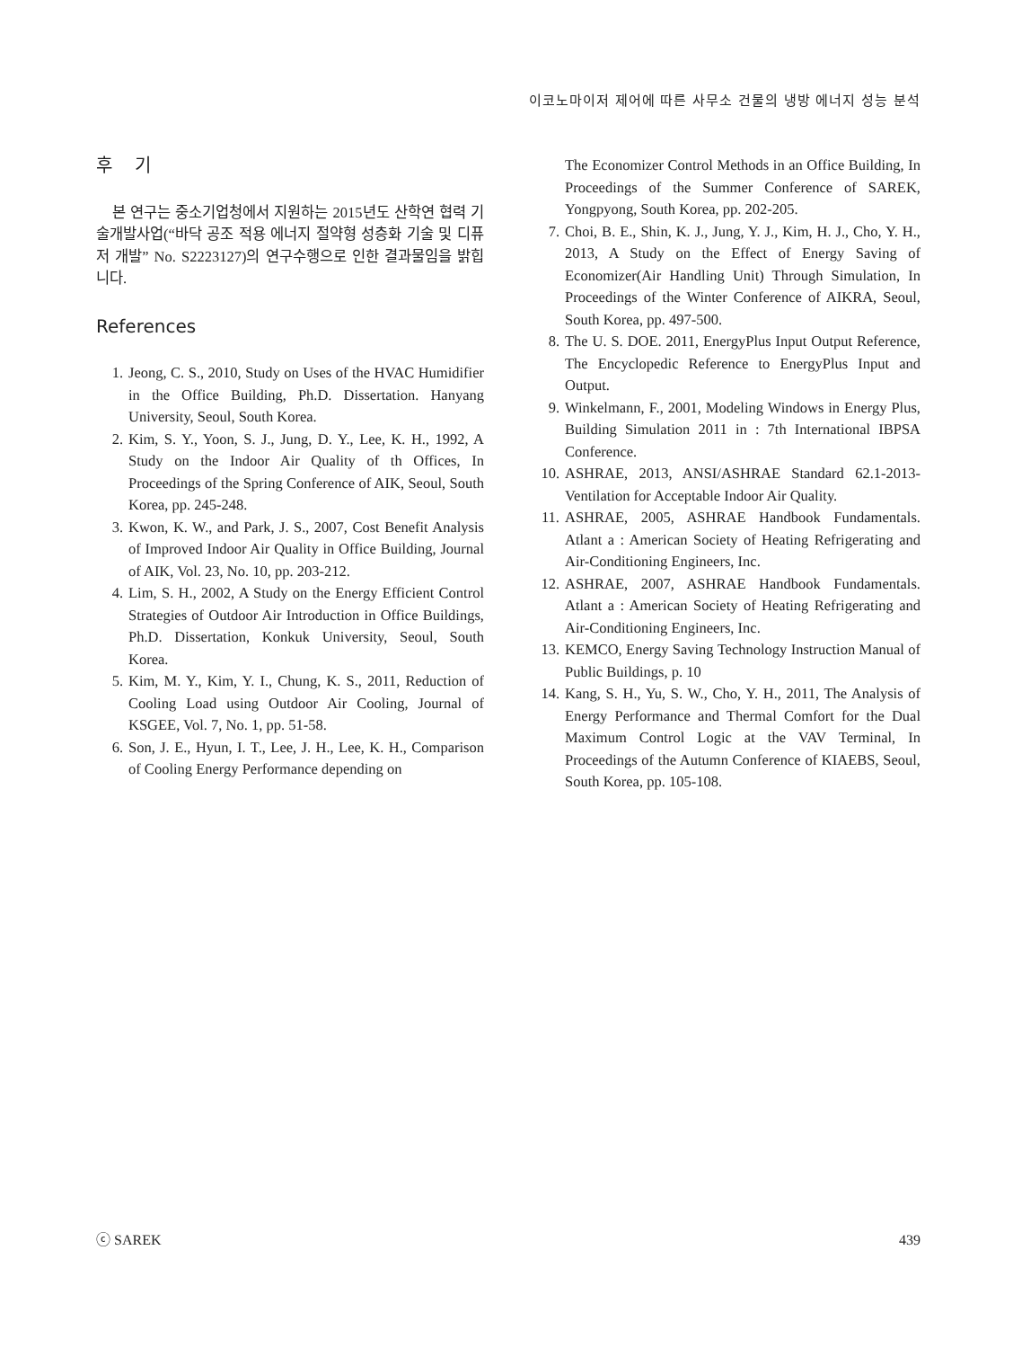이코노마이저 제어에 따른 사무소 건물의 냉방 에너지 성능 분석
후 기
본 연구는 중소기업청에서 지원하는 2015년도 산학연 협력 기술개발사업(“바닥 공조 적용 에너지 절약형 성층화 기술 및 디퓨저 개발” No. S2223127)의 연구수행으로 인한 결과물임을 밝힙니다.
References
1. Jeong, C. S., 2010, Study on Uses of the HVAC Humidifier in the Office Building, Ph.D. Dissertation. Hanyang University, Seoul, South Korea.
2. Kim, S. Y., Yoon, S. J., Jung, D. Y., Lee, K. H., 1992, A Study on the Indoor Air Quality of th Offices, In Proceedings of the Spring Conference of AIK, Seoul, South Korea, pp. 245-248.
3. Kwon, K. W., and Park, J. S., 2007, Cost Benefit Analysis of Improved Indoor Air Quality in Office Building, Journal of AIK, Vol. 23, No. 10, pp. 203-212.
4. Lim, S. H., 2002, A Study on the Energy Efficient Control Strategies of Outdoor Air Introduction in Office Buildings, Ph.D. Dissertation, Konkuk University, Seoul, South Korea.
5. Kim, M. Y., Kim, Y. I., Chung, K. S., 2011, Reduction of Cooling Load using Outdoor Air Cooling, Journal of KSGEE, Vol. 7, No. 1, pp. 51-58.
6. Son, J. E., Hyun, I. T., Lee, J. H., Lee, K. H., Comparison of Cooling Energy Performance depending on
The Economizer Control Methods in an Office Building, In Proceedings of the Summer Conference of SAREK, Yongpyong, South Korea, pp. 202-205.
7. Choi, B. E., Shin, K. J., Jung, Y. J., Kim, H. J., Cho, Y. H., 2013, A Study on the Effect of Energy Saving of Economizer(Air Handling Unit) Through Simulation, In Proceedings of the Winter Conference of AIKRA, Seoul, South Korea, pp. 497-500.
8. The U. S. DOE. 2011, EnergyPlus Input Output Reference, The Encyclopedic Reference to EnergyPlus Input and Output.
9. Winkelmann, F., 2001, Modeling Windows in Energy Plus, Building Simulation 2011 in : 7th International IBPSA Conference.
10. ASHRAE, 2013, ANSI/ASHRAE Standard 62.1-2013-Ventilation for Acceptable Indoor Air Quality.
11. ASHRAE, 2005, ASHRAE Handbook Fundamentals. Atlant a : American Society of Heating Refrigerating and Air-Conditioning Engineers, Inc.
12. ASHRAE, 2007, ASHRAE Handbook Fundamentals. Atlant a : American Society of Heating Refrigerating and Air-Conditioning Engineers, Inc.
13. KEMCO, Energy Saving Technology Instruction Manual of Public Buildings, p. 10
14. Kang, S. H., Yu, S. W., Cho, Y. H., 2011, The Analysis of Energy Performance and Thermal Comfort for the Dual Maximum Control Logic at the VAV Terminal, In Proceedings of the Autumn Conference of KIAEBS, Seoul, South Korea, pp. 105-108.
ⓒ SAREK 439